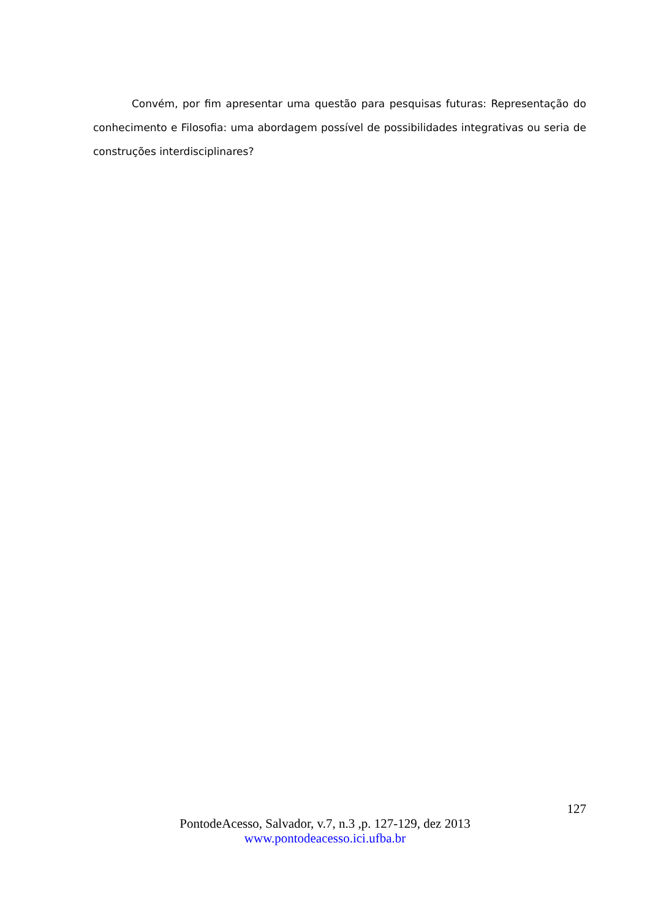Convém, por fim apresentar uma questão para pesquisas futuras: Representação do conhecimento e Filosofia: uma abordagem possível de possibilidades integrativas ou seria de construções interdisciplinares?
127
PontodeAcesso, Salvador, v.7, n.3 ,p. 127-129, dez 2013
www.pontodeacesso.ici.ufba.br